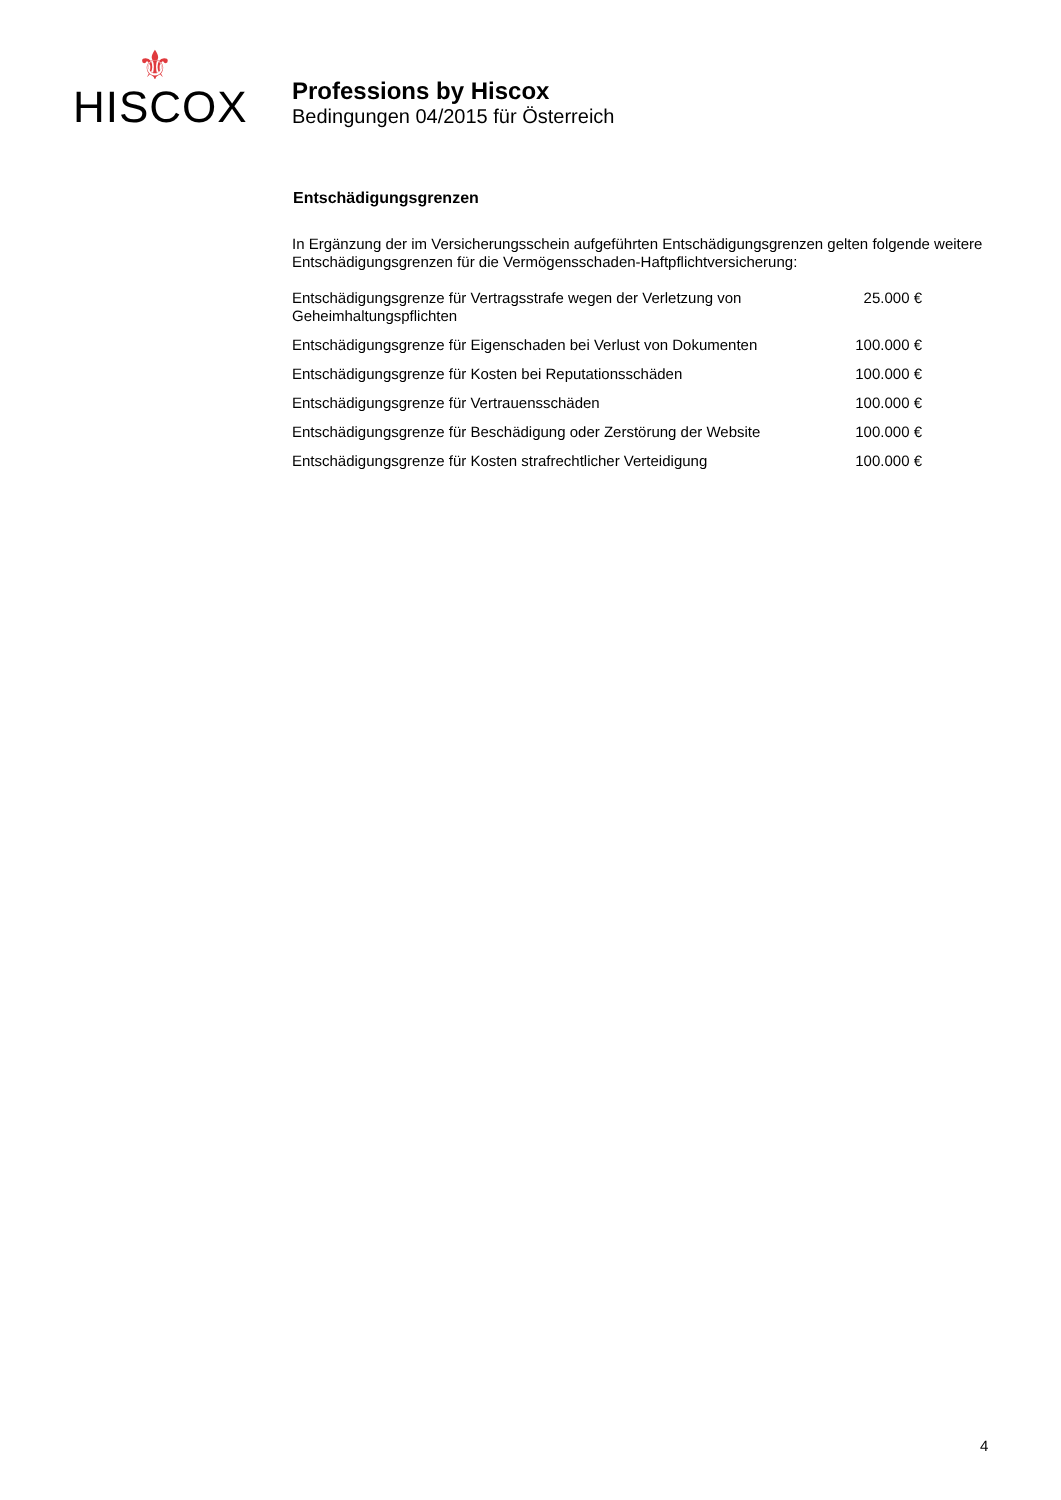⚜
HISCOX
Professions by Hiscox
Bedingungen 04/2015 für Österreich
Entschädigungsgrenzen
In Ergänzung der im Versicherungsschein aufgeführten Entschädigungsgrenzen gelten folgende weitere Entschädigungsgrenzen für die Vermögensschaden-Haftpflichtversicherung:
| Entschädigungsgrenze für Vertragsstrafe wegen der Verletzung von Geheimhaltungspflichten | 25.000 € |
| Entschädigungsgrenze für Eigenschaden bei Verlust von Dokumenten | 100.000 € |
| Entschädigungsgrenze für Kosten bei Reputationsschäden | 100.000 € |
| Entschädigungsgrenze für Vertrauensschäden | 100.000 € |
| Entschädigungsgrenze für Beschädigung oder Zerstörung der Website | 100.000 € |
| Entschädigungsgrenze für Kosten strafrechtlicher Verteidigung | 100.000 € |
4